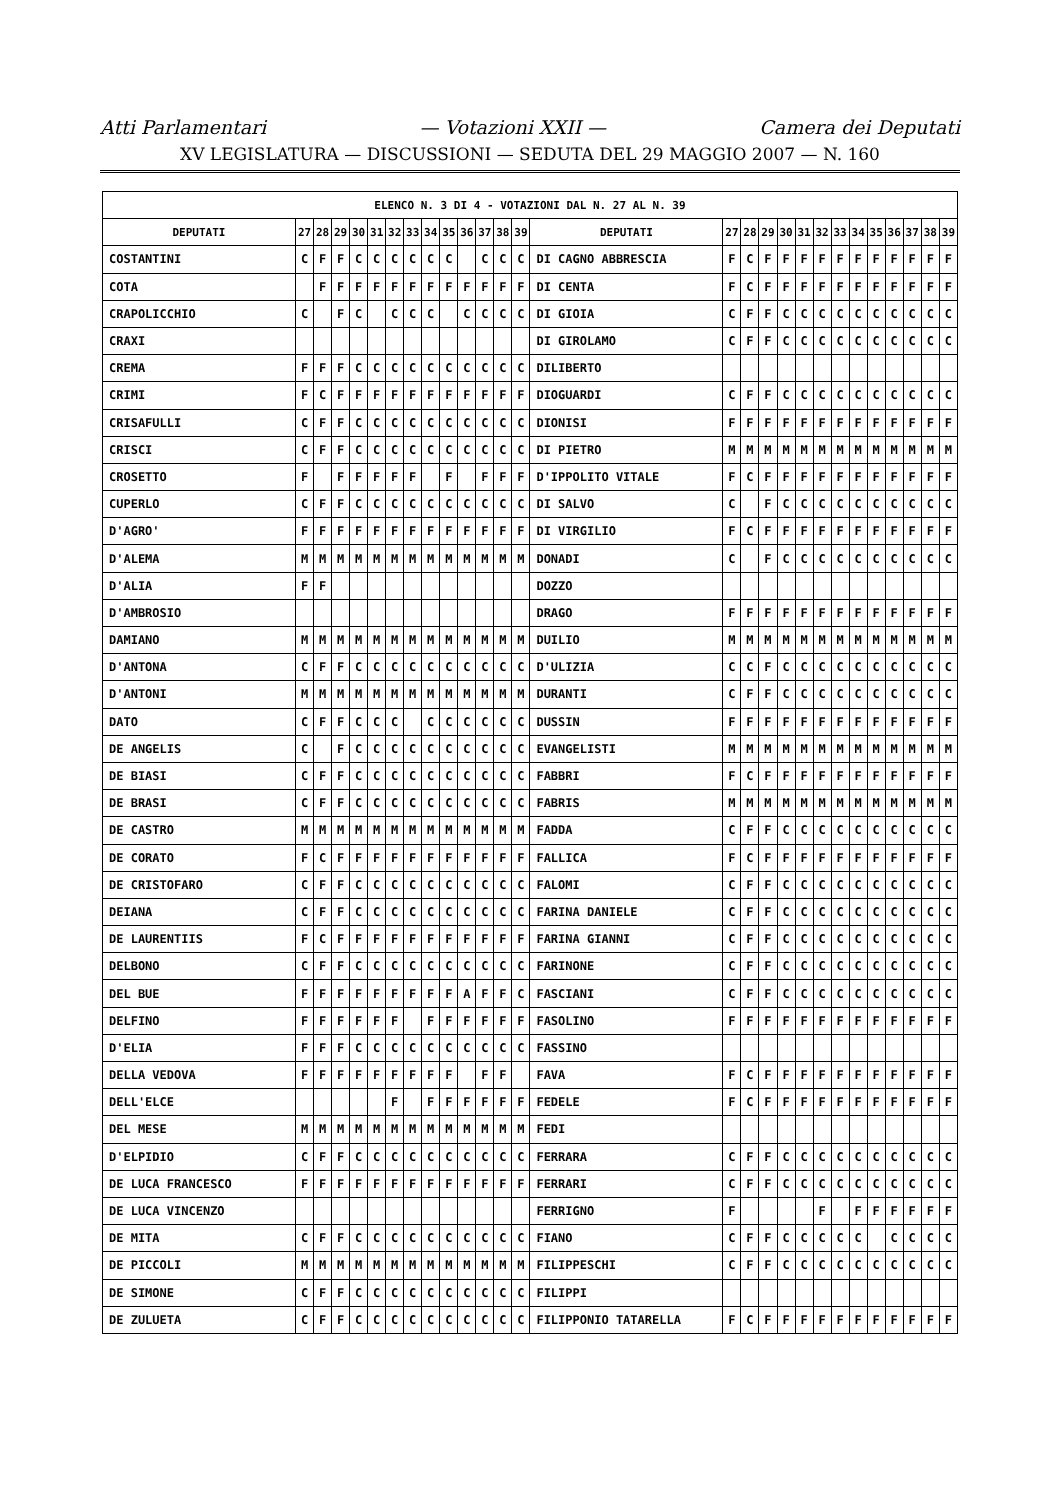Atti Parlamentari — Votazioni XXII — Camera dei Deputati
XV LEGISLATURA — DISCUSSIONI — SEDUTA DEL 29 MAGGIO 2007 — N. 160
| ELENCO N. 3 DI 4 - VOTAZIONI DAL N. 27 AL N. 39 | | | | | | | | | | | | | | | | | | | | | | | | | | | |
| --- | --- | --- | --- | --- | --- | --- | --- | --- | --- | --- | --- | --- | --- | --- | --- | --- | --- | --- | --- | --- | --- | --- | --- | --- | --- | --- | --- |
| DEPUTATI | 27 | 28 | 29 | 30 | 31 | 32 | 33 | 34 | 35 | 36 | 37 | 38 | 39 | DEPUTATI | 27 | 28 | 29 | 30 | 31 | 32 | 33 | 34 | 35 | 36 | 37 | 38 | 39 |
| COSTANTINI | C | F | F | C | C | C | C | C | C | | C | C | C | DI CAGNO ABBRESCIA | F | C | F | F | F | F | F | F | F | F | F | F | F |
| COTA | | F | F | F | F | F | F | F | F | F | F | F | F | DI CENTA | F | C | F | F | F | F | F | F | F | F | F | F | F |
| CRAPOLICCHIO | C | | F | C | | C | C | C | | C | C | C | C | DI GIOIA | C | F | F | C | C | C | C | C | C | C | C | C | C |
| CRAXI | | | | | | | | | | | | | | DI GIROLAMO | C | F | F | C | C | C | C | C | C | C | C | C | C |
| CREMA | F | F | F | C | C | C | C | C | C | C | C | C | C | DILIBERTO | | | | | | | | | | | | | |
| CRIMI | F | C | F | F | F | F | F | F | F | F | F | F | F | DIOGUARDI | C | F | F | C | C | C | C | C | C | C | C | C | C |
| CRISAFULLI | C | F | F | C | C | C | C | C | C | C | C | C | C | DIONISI | F | F | F | F | F | F | F | F | F | F | F | F | F |
| CRISCI | C | F | F | C | C | C | C | C | C | C | C | C | C | DI PIETRO | M | M | M | M | M | M | M | M | M | M | M | M | M |
| CROSETTO | F | | F | F | F | F | F | | F | | F | F | F | D'IPPOLITO VITALE | F | C | F | F | F | F | F | F | F | F | F | F | F |
| CUPERLO | C | F | F | C | C | C | C | C | C | C | C | C | C | DI SALVO | C | | F | C | C | C | C | C | C | C | C | C | C |
| D'AGRO' | F | F | F | F | F | F | F | F | F | F | F | F | F | DI VIRGILIO | F | C | F | F | F | F | F | F | F | F | F | F | F |
| D'ALEMA | M | M | M | M | M | M | M | M | M | M | M | M | M | DONADI | C | | F | C | C | C | C | C | C | C | C | C | C |
| D'ALIA | F | F | | | | | | | | | | | | DOZZO | | | | | | | | | | | | | |
| D'AMBROSIO | | | | | | | | | | | | | | DRAGO | F | F | F | F | F | F | F | F | F | F | F | F | F |
| DAMIANO | M | M | M | M | M | M | M | M | M | M | M | M | M | DUILIO | M | M | M | M | M | M | M | M | M | M | M | M | M |
| D'ANTONA | C | F | F | C | C | C | C | C | C | C | C | C | C | D'ULIZIA | C | C | F | C | C | C | C | C | C | C | C | C | C |
| D'ANTONI | M | M | M | M | M | M | M | M | M | M | M | M | M | DURANTI | C | F | F | C | C | C | C | C | C | C | C | C | C |
| DATO | C | F | F | C | C | C | | C | C | C | C | C | C | DUSSIN | F | F | F | F | F | F | F | F | F | F | F | F | F |
| DE ANGELIS | C | | F | C | C | C | C | C | C | C | C | C | C | EVANGELISTI | M | M | M | M | M | M | M | M | M | M | M | M | M |
| DE BIASI | C | F | F | C | C | C | C | C | C | C | C | C | C | FABBRI | F | C | F | F | F | F | F | F | F | F | F | F | F |
| DE BRASI | C | F | F | C | C | C | C | C | C | C | C | C | C | FABRIS | M | M | M | M | M | M | M | M | M | M | M | M | M |
| DE CASTRO | M | M | M | M | M | M | M | M | M | M | M | M | M | FADDA | C | F | F | C | C | C | C | C | C | C | C | C | C |
| DE CORATO | F | C | F | F | F | F | F | F | F | F | F | F | F | FALLICA | F | C | F | F | F | F | F | F | F | F | F | F | F |
| DE CRISTOFARO | C | F | F | C | C | C | C | C | C | C | C | C | C | FALOMI | C | F | F | C | C | C | C | C | C | C | C | C | C |
| DEIANA | C | F | F | C | C | C | C | C | C | C | C | C | C | FARINA DANIELE | C | F | F | C | C | C | C | C | C | C | C | C | C |
| DE LAURENTIIS | F | C | F | F | F | F | F | F | F | F | F | F | F | FARINA GIANNI | C | F | F | C | C | C | C | C | C | C | C | C | C |
| DELBONO | C | F | F | C | C | C | C | C | C | C | C | C | C | FARINONE | C | F | F | C | C | C | C | C | C | C | C | C | C |
| DEL BUE | F | F | F | F | F | F | F | F | F | A | F | F | C | FASCIANI | C | F | F | C | C | C | C | C | C | C | C | C | C |
| DELFINO | F | F | F | F | F | F | | F | F | F | F | F | F | FASOLINO | F | F | F | F | F | F | F | F | F | F | F | F | F |
| D'ELIA | F | F | F | C | C | C | C | C | C | C | C | C | C | FASSINO | | | | | | | | | | | | | |
| DELLA VEDOVA | F | F | F | F | F | F | F | F | F | | F | F | | FAVA | F | C | F | F | F | F | F | F | F | F | F | F | F |
| DELL'ELCE | | | | | | F | | F | F | F | F | F | F | FEDELE | F | C | F | F | F | F | F | F | F | F | F | F | F |
| DEL MESE | M | M | M | M | M | M | M | M | M | M | M | M | M | FEDI | | | | | | | | | | | | | |
| D'ELPIDIO | C | F | F | C | C | C | C | C | C | C | C | C | C | FERRARA | C | F | F | C | C | C | C | C | C | C | C | C | C |
| DE LUCA FRANCESCO | F | F | F | F | F | F | F | F | F | F | F | F | F | FERRARI | C | F | F | C | C | C | C | C | C | C | C | C | C |
| DE LUCA VINCENZO | | | | | | | | | | | | | | FERRIGNO | F | | | | | F | | F | F | F | F | F | F |
| DE MITA | C | F | F | C | C | C | C | C | C | C | C | C | C | FIANO | C | F | F | C | C | C | C | C | | C | C | C | C |
| DE PICCOLI | M | M | M | M | M | M | M | M | M | M | M | M | M | FILIPPESCHI | C | F | F | C | C | C | C | C | C | C | C | C | C |
| DE SIMONE | C | F | F | C | C | C | C | C | C | C | C | C | C | FILIPPI | | | | | | | | | | | | | |
| DE ZULUETA | C | F | F | C | C | C | C | C | C | C | C | C | C | FILIPPONIO TATARELLA | F | C | F | F | F | F | F | F | F | F | F | F | F |